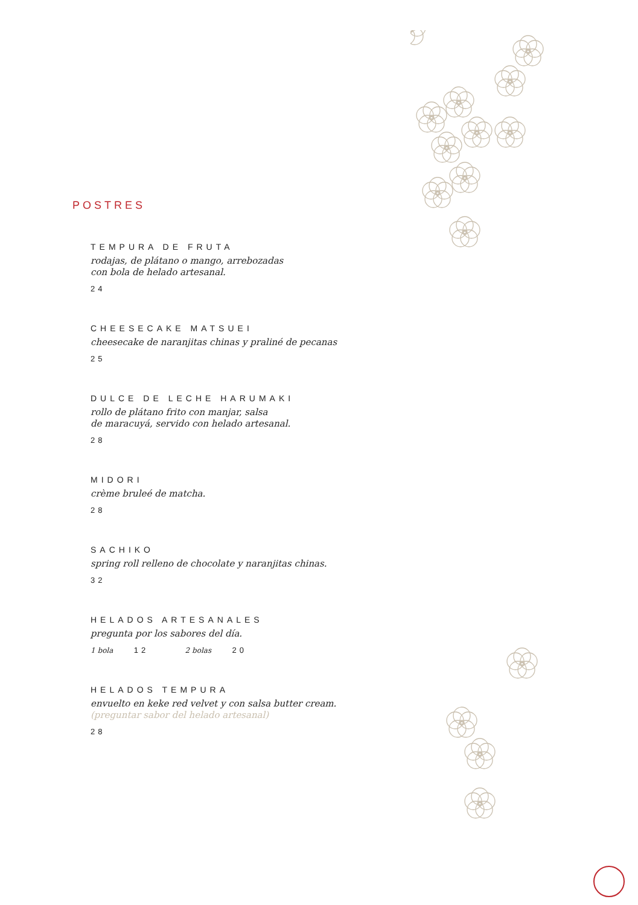POSTRES
TEMPURA DE FRUTA
rodajas, de plátano o mango, arrebozadas
con bola de helado artesanal.
24
CHEESECAKE MATSUEI
cheesecake de naranjitas chinas y praliné de pecanas
25
DULCE DE LECHE HARUMAKI
rollo de plátano frito con manjar, salsa
de maracuyá, servido con helado artesanal.
28
MIDORI
crème bruleé de matcha.
28
SACHIKO
spring roll relleno de chocolate y naranjitas chinas.
32
HELADOS ARTESANALES
pregunta por los sabores del día.
1 bola 12 2 bolas 20
HELADOS TEMPURA
envuelto en keke red velvet y con salsa butter cream.
(preguntar sabor del helado artesanal)
28